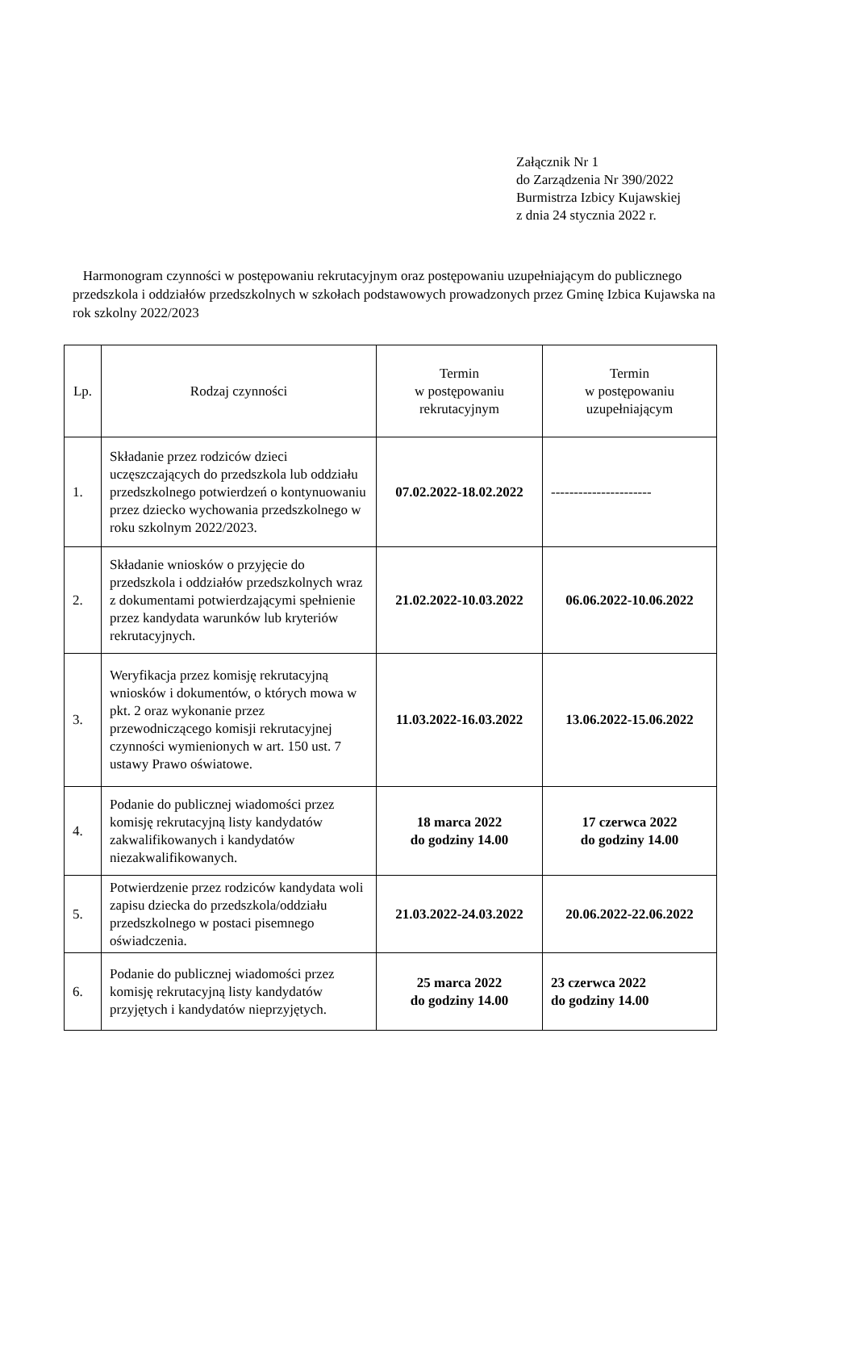Załącznik Nr 1
do Zarządzenia Nr 390/2022
Burmistrza Izbicy Kujawskiej
z dnia 24 stycznia 2022 r.
Harmonogram czynności w postępowaniu rekrutacyjnym oraz postępowaniu uzupełniającym do publicznego przedszkola i oddziałów przedszkolnych w szkołach podstawowych prowadzonych przez Gminę Izbica Kujawska na rok szkolny 2022/2023
| Lp. | Rodzaj czynności | Termin w postępowaniu rekrutacyjnym | Termin w postępowaniu uzupełniającym |
| --- | --- | --- | --- |
| 1. | Składanie przez rodziców dzieci uczęszczających do przedszkola lub oddziału przedszkolnego potwierdzeń o kontynuowaniu przez dziecko wychowania przedszkolnego w roku szkolnym 2022/2023. | 07.02.2022-18.02.2022 | ---------------------- |
| 2. | Składanie wniosków o przyjęcie do przedszkola i oddziałów przedszkolnych wraz z dokumentami potwierdzającymi spełnienie przez kandydata warunków lub kryteriów rekrutacyjnych. | 21.02.2022-10.03.2022 | 06.06.2022-10.06.2022 |
| 3. | Weryfikacja przez komisję rekrutacyjną wniosków i dokumentów, o których mowa w pkt. 2 oraz wykonanie przez przewodniczącego komisji rekrutacyjnej czynności wymienionych w art. 150 ust. 7 ustawy Prawo oświatowe. | 11.03.2022-16.03.2022 | 13.06.2022-15.06.2022 |
| 4. | Podanie do publicznej wiadomości przez komisję rekrutacyjną listy kandydatów zakwalifikowanych i kandydatów niezakwalifikowanych. | 18 marca 2022 do godziny 14.00 | 17 czerwca 2022 do godziny 14.00 |
| 5. | Potwierdzenie przez rodziców kandydata woli zapisu dziecka do przedszkola/oddziału przedszkolnego w postaci pisemnego oświadczenia. | 21.03.2022-24.03.2022 | 20.06.2022-22.06.2022 |
| 6. | Podanie do publicznej wiadomości przez komisję rekrutacyjną listy kandydatów przyjętych i kandydatów nieprzyjętych. | 25 marca 2022 do godziny 14.00 | 23 czerwca 2022 do godziny 14.00 |